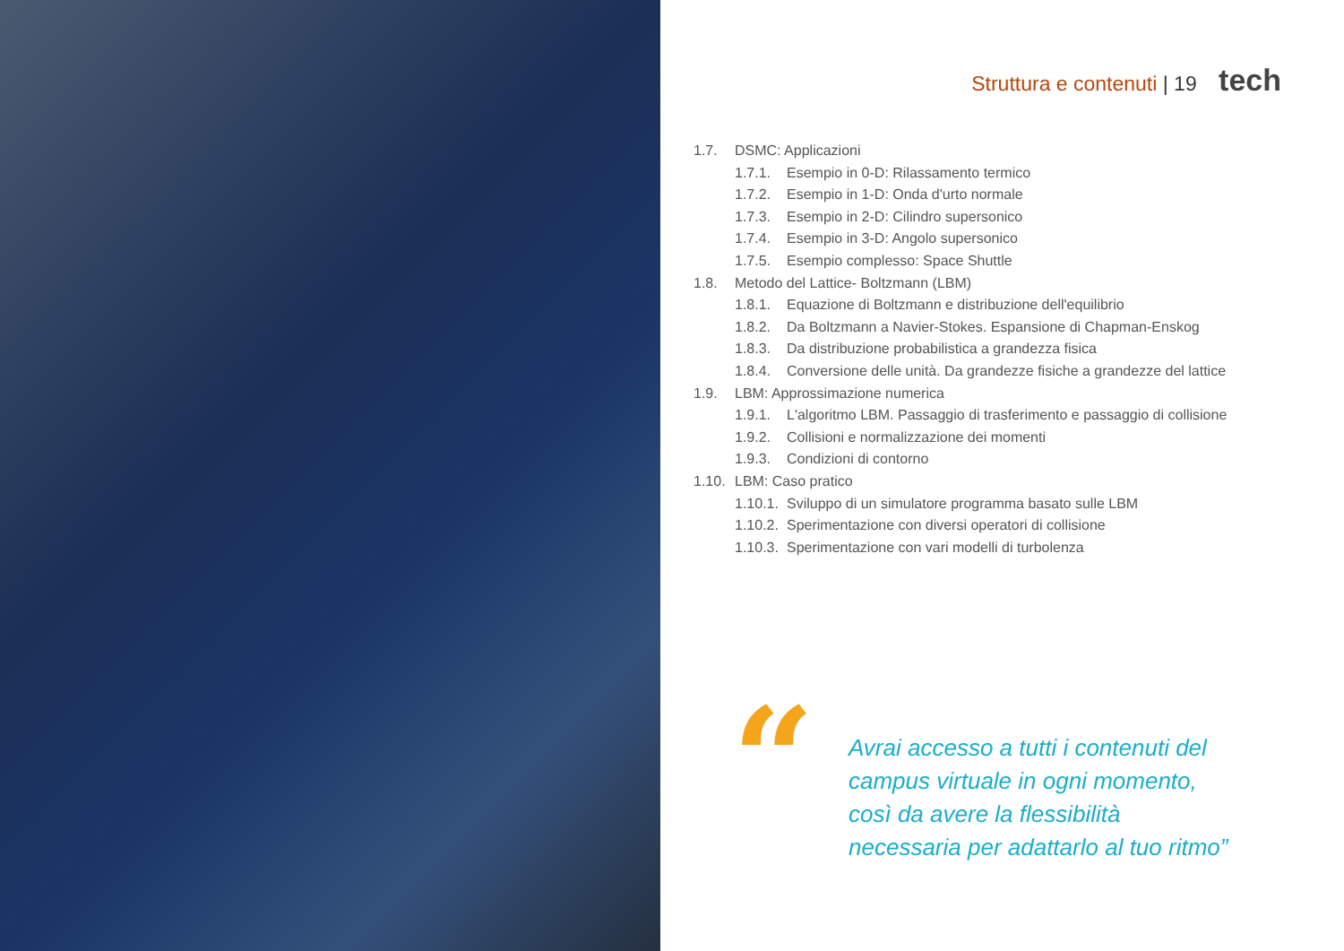Struttura e contenuti | 19 tech
1.7. DSMC: Applicazioni
1.7.1. Esempio in 0-D: Rilassamento termico
1.7.2. Esempio in 1-D: Onda d'urto normale
1.7.3. Esempio in 2-D: Cilindro supersonico
1.7.4. Esempio in 3-D: Angolo supersonico
1.7.5. Esempio complesso: Space Shuttle
1.8. Metodo del Lattice- Boltzmann (LBM)
1.8.1. Equazione di Boltzmann e distribuzione dell'equilibrio
1.8.2. Da Boltzmann a Navier-Stokes. Espansione di Chapman-Enskog
1.8.3. Da distribuzione probabilistica a grandezza fisica
1.8.4. Conversione delle unità. Da grandezze fisiche a grandezze del lattice
1.9. LBM: Approssimazione numerica
1.9.1. L'algoritmo LBM. Passaggio di trasferimento e passaggio di collisione
1.9.2. Collisioni e normalizzazione dei momenti
1.9.3. Condizioni di contorno
1.10. LBM: Caso pratico
1.10.1. Sviluppo di un simulatore programma basato sulle LBM
1.10.2. Sperimentazione con diversi operatori di collisione
1.10.3. Sperimentazione con vari modelli di turbolenza
“
Avrai accesso a tutti i contenuti del campus virtuale in ogni momento, così da avere la flessibilità necessaria per adattarlo al tuo ritmo”